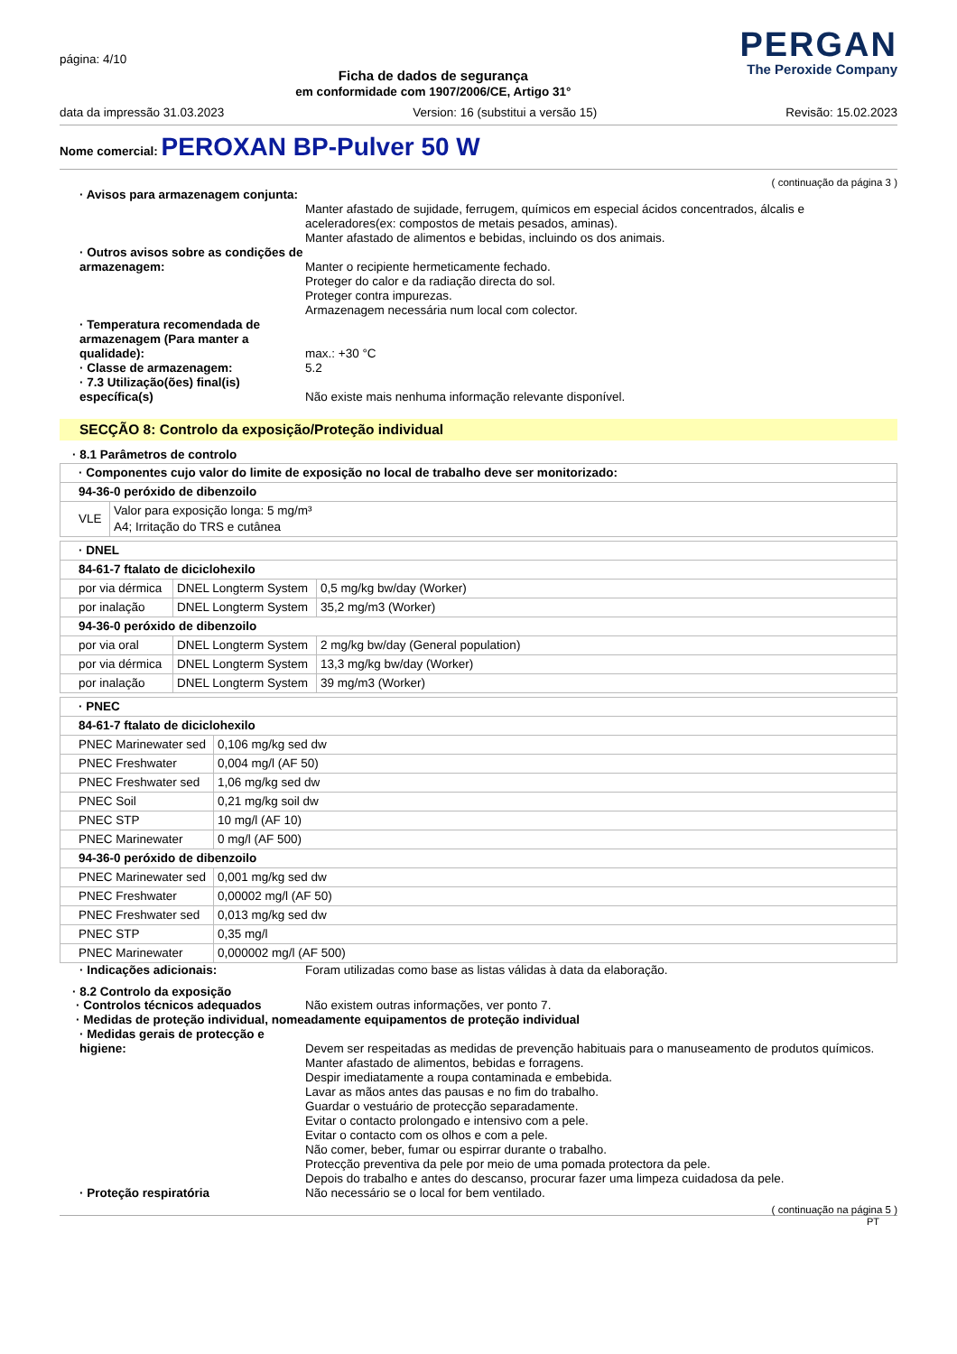página: 4/10
Ficha de dados de segurança
em conformidade com 1907/2006/CE, Artigo 31°
PERGAN
The Peroxide Company
data da impressão 31.03.2023 Version: 16 (substitui a versão 15) Revisão: 15.02.2023
Nome comercial: PEROXAN BP-Pulver 50 W
( continuação da página 3 )
· Avisos para armazenagem conjunta:
Manter afastado de sujidade, ferrugem, químicos em especial ácidos concentrados, álcalis e aceleradores(ex: compostos de metais pesados, aminas).
Manter afastado de alimentos e bebidas, incluindo os dos animais.
· Outros avisos sobre as condições de armazenagem:
Manter o recipiente hermeticamente fechado.
Proteger do calor e da radiação directa do sol.
Proteger contra impurezas.
Armazenagem necessária num local com colector.
· Temperatura recomendada de armazenagem (Para manter a qualidade):
max.: +30 °C
· Classe de armazenagem:
5.2
· 7.3 Utilização(ões) final(is) específica(s)
Não existe mais nenhuma informação relevante disponível.
SECÇÃO 8: Controlo da exposição/Proteção individual
· 8.1 Parâmetros de controlo
| · Componentes cujo valor do limite de exposição no local de trabalho deve ser monitorizado: | |
| 94-36-0 peróxido de dibenzoilo | |
| VLE | Valor para exposição longa: 5 mg/m³ A4; Irritação do TRS e cutânea |
| · DNEL | | |
| 84-61-7 ftalato de diciclohexilo | | |
| por via dérmica | DNEL Longterm System | 0,5 mg/kg bw/day (Worker) |
| por inalação | DNEL Longterm System | 35,2 mg/m3 (Worker) |
| 94-36-0 peróxido de dibenzoilo | | |
| por via oral | DNEL Longterm System | 2 mg/kg bw/day (General population) |
| por via dérmica | DNEL Longterm System | 13,3 mg/kg bw/day (Worker) |
| por inalação | DNEL Longterm System | 39 mg/m3 (Worker) |
| · PNEC | |
| 84-61-7 ftalato de diciclohexilo | |
| PNEC Marinewater sed | 0,106 mg/kg sed dw |
| PNEC Freshwater | 0,004 mg/l (AF 50) |
| PNEC Freshwater sed | 1,06 mg/kg sed dw |
| PNEC Soil | 0,21 mg/kg soil dw |
| PNEC STP | 10 mg/l (AF 10) |
| PNEC Marinewater | 0 mg/l (AF 500) |
| 94-36-0 peróxido de dibenzoilo | |
| PNEC Marinewater sed | 0,001 mg/kg sed dw |
| PNEC Freshwater | 0,00002 mg/l (AF 50) |
| PNEC Freshwater sed | 0,013 mg/kg sed dw |
| PNEC STP | 0,35 mg/l |
| PNEC Marinewater | 0,000002 mg/l (AF 500) |
· Indicações adicionais:
Foram utilizadas como base as listas válidas à data da elaboração.
· 8.2 Controlo da exposição
· Controlos técnicos adequados
Não existem outras informações, ver ponto 7.
· Medidas de proteção individual, nomeadamente equipamentos de proteção individual
· Medidas gerais de protecção e higiene:
Devem ser respeitadas as medidas de prevenção habituais para o manuseamento de produtos químicos.
Manter afastado de alimentos, bebidas e forragens.
Despir imediatamente a roupa contaminada e embebida.
Lavar as mãos antes das pausas e no fim do trabalho.
Guardar o vestuário de protecção separadamente.
Evitar o contacto prolongado e intensivo com a pele.
Evitar o contacto com os olhos e com a pele.
Não comer, beber, fumar ou espirrar durante o trabalho.
Protecção preventiva da pele por meio de uma pomada protectora da pele.
Depois do trabalho e antes do descanso, procurar fazer uma limpeza cuidadosa da pele.
· Proteção respiratória
Não necessário se o local for bem ventilado.
( continuação na página 5 )
PT